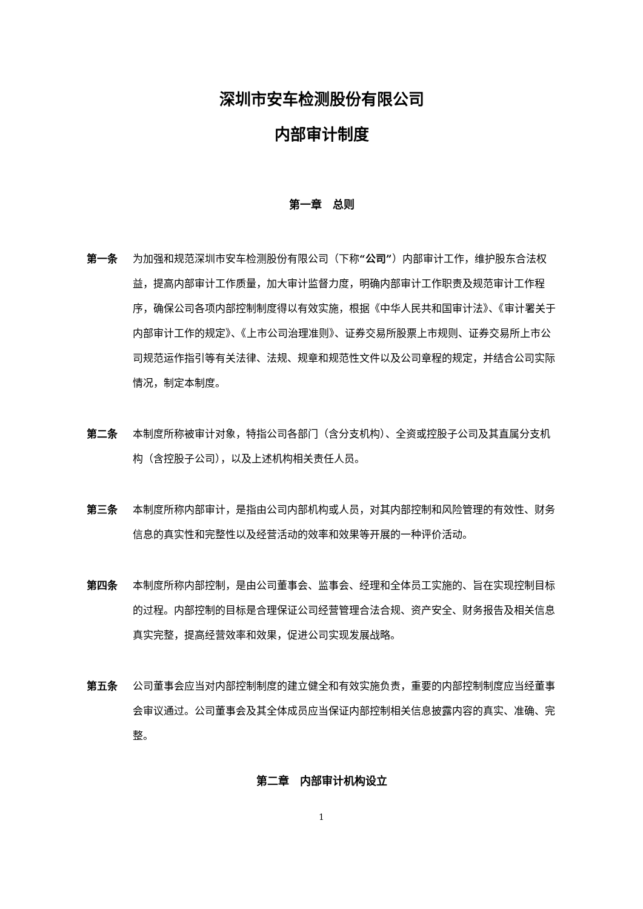深圳市安车检测股份有限公司
内部审计制度
第一章　总则
第一条 为加强和规范深圳市安车检测股份有限公司（下称“公司”）内部审计工作，维护股东合法权益，提高内部审计工作质量，加大审计监督力度，明确内部审计工作职责及规范审计工作程序，确保公司各项内部控制制度得以有效实施，根据《中华人民共和国审计法》、《审计署关于内部审计工作的规定》、《上市公司治理准则》、证券交易所股票上市规则、证券交易所上市公司规范运作指引等有关法律、法规、规章和规范性文件以及公司章程的规定，并结合公司实际情况，制定本制度。
第二条 本制度所称被审计对象，特指公司各部门（含分支机构）、全资或控股子公司及其直属分支机构（含控股子公司），以及上述机构相关责任人员。
第三条 本制度所称内部审计，是指由公司内部机构或人员，对其内部控制和风险管理的有效性、财务信息的真实性和完整性以及经营活动的效率和效果等开展的一种评价活动。
第四条 本制度所称内部控制，是由公司董事会、监事会、经理和全体员工实施的、旨在实现控制目标的过程。内部控制的目标是合理保证公司经营管理合法合规、资产安全、财务报告及相关信息真实完整，提高经营效率和效果，促进公司实现发展战略。
第五条 公司董事会应当对内部控制制度的建立健全和有效实施负责，重要的内部控制制度应当经董事会审议通过。公司董事会及其全体成员应当保证内部控制相关信息披露内容的真实、准确、完整。
第二章　内部审计机构设立
1